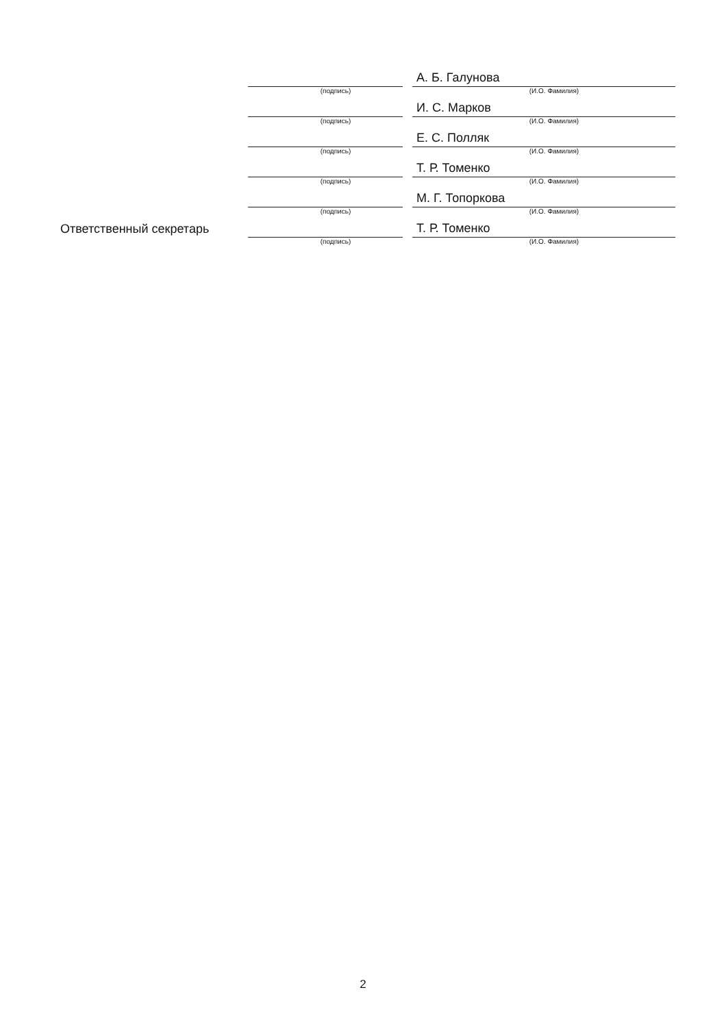(подпись)
А. Б. Галунова
(И.О. Фамилия)
(подпись)
И. С. Марков
(И.О. Фамилия)
(подпись)
Е. С. Полляк
(И.О. Фамилия)
(подпись)
Т. Р. Томенко
(И.О. Фамилия)
(подпись)
М. Г. Топоркова
(И.О. Фамилия)
Ответственный секретарь
(подпись)
Т. Р. Томенко
(И.О. Фамилия)
2